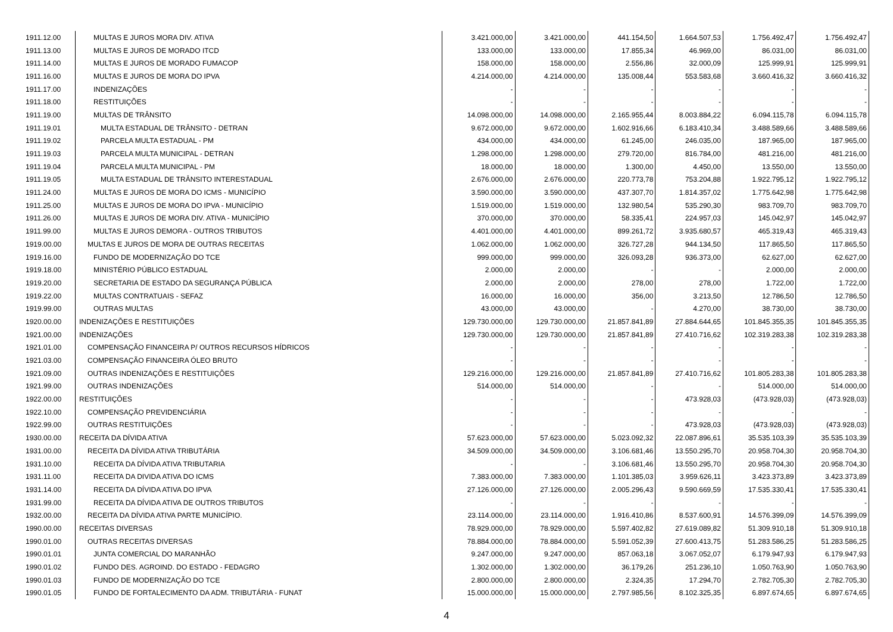| 1911.12.00 | MULTAS E JUROS MORA DIV. ATIVA | 3.421.000,00 | 3.421.000,00 | 441.154,50 | 1.664.507,53 | 1.756.492,47 | 1.756.492,47 |
| 1911.13.00 | MULTAS E JUROS DE MORADO ITCD | 133.000,00 | 133.000,00 | 17.855,34 | 46.969,00 | 86.031,00 | 86.031,00 |
| 1911.14.00 | MULTAS E JUROS DE MORADO FUMACOP | 158.000,00 | 158.000,00 | 2.556,86 | 32.000,09 | 125.999,91 | 125.999,91 |
| 1911.16.00 | MULTAS E JUROS DE MORA DO IPVA | 4.214.000,00 | 4.214.000,00 | 135.008,44 | 553.583,68 | 3.660.416,32 | 3.660.416,32 |
| 1911.17.00 | INDENIZAÇÕES | - | - | - | - | - | - |
| 1911.18.00 | RESTITUIÇÕES | - | - | - | - | - | - |
| 1911.19.00 | MULTAS DE TRÂNSITO | 14.098.000,00 | 14.098.000,00 | 2.165.955,44 | 8.003.884,22 | 6.094.115,78 | 6.094.115,78 |
| 1911.19.01 | MULTA ESTADUAL DE TRÂNSITO - DETRAN | 9.672.000,00 | 9.672.000,00 | 1.602.916,66 | 6.183.410,34 | 3.488.589,66 | 3.488.589,66 |
| 1911.19.02 | PARCELA MULTA ESTADUAL - PM | 434.000,00 | 434.000,00 | 61.245,00 | 246.035,00 | 187.965,00 | 187.965,00 |
| 1911.19.03 | PARCELA MULTA MUNICIPAL - DETRAN | 1.298.000,00 | 1.298.000,00 | 279.720,00 | 816.784,00 | 481.216,00 | 481.216,00 |
| 1911.19.04 | PARCELA MULTA MUNICIPAL - PM | 18.000,00 | 18.000,00 | 1.300,00 | 4.450,00 | 13.550,00 | 13.550,00 |
| 1911.19.05 | MULTA ESTADUAL DE TRÂNSITO INTERESTADUAL | 2.676.000,00 | 2.676.000,00 | 220.773,78 | 753.204,88 | 1.922.795,12 | 1.922.795,12 |
| 1911.24.00 | MULTAS E JUROS DE MORA DO ICMS - MUNICÍPIO | 3.590.000,00 | 3.590.000,00 | 437.307,70 | 1.814.357,02 | 1.775.642,98 | 1.775.642,98 |
| 1911.25.00 | MULTAS E JUROS DE MORA DO IPVA - MUNICÍPIO | 1.519.000,00 | 1.519.000,00 | 132.980,54 | 535.290,30 | 983.709,70 | 983.709,70 |
| 1911.26.00 | MULTAS E JUROS DE MORA DIV. ATIVA - MUNICÍPIO | 370.000,00 | 370.000,00 | 58.335,41 | 224.957,03 | 145.042,97 | 145.042,97 |
| 1911.99.00 | MULTAS E JUROS DEMORA - OUTROS TRIBUTOS | 4.401.000,00 | 4.401.000,00 | 899.261,72 | 3.935.680,57 | 465.319,43 | 465.319,43 |
| 1919.00.00 | MULTAS E JUROS DE MORA DE OUTRAS RECEITAS | 1.062.000,00 | 1.062.000,00 | 326.727,28 | 944.134,50 | 117.865,50 | 117.865,50 |
| 1919.16.00 | FUNDO DE MODERNIZAÇÃO DO TCE | 999.000,00 | 999.000,00 | 326.093,28 | 936.373,00 | 62.627,00 | 62.627,00 |
| 1919.18.00 | MINISTÉRIO PÚBLICO ESTADUAL | 2.000,00 | 2.000,00 | - | - | 2.000,00 | 2.000,00 |
| 1919.20.00 | SECRETARIA DE ESTADO DA SEGURANÇA PÚBLICA | 2.000,00 | 2.000,00 | 278,00 | 278,00 | 1.722,00 | 1.722,00 |
| 1919.22.00 | MULTAS CONTRATUAIS - SEFAZ | 16.000,00 | 16.000,00 | 356,00 | 3.213,50 | 12.786,50 | 12.786,50 |
| 1919.99.00 | OUTRAS MULTAS | 43.000,00 | 43.000,00 | - | 4.270,00 | 38.730,00 | 38.730,00 |
| 1920.00.00 | INDENIZAÇÕES E RESTITUIÇÕES | 129.730.000,00 | 129.730.000,00 | 21.857.841,89 | 27.884.644,65 | 101.845.355,35 | 101.845.355,35 |
| 1921.00.00 | INDENIZAÇÕES | 129.730.000,00 | 129.730.000,00 | 21.857.841,89 | 27.410.716,62 | 102.319.283,38 | 102.319.283,38 |
| 1921.01.00 | COMPENSAÇÃO FINANCEIRA P/ OUTROS RECURSOS HÍDRICOS | - | - | - | - | - | - |
| 1921.03.00 | COMPENSAÇÃO FINANCEIRA ÓLEO BRUTO | - | - | - | - | - | - |
| 1921.09.00 | OUTRAS INDENIZAÇÕES E RESTITUIÇÕES | 129.216.000,00 | 129.216.000,00 | 21.857.841,89 | 27.410.716,62 | 101.805.283,38 | 101.805.283,38 |
| 1921.99.00 | OUTRAS INDENIZAÇÕES | 514.000,00 | 514.000,00 | - | - | 514.000,00 | 514.000,00 |
| 1922.00.00 | RESTITUIÇÕES | - | - | - | 473.928,03 | (473.928,03) | (473.928,03) |
| 1922.10.00 | COMPENSAÇÃO PREVIDENCIÁRIA | - | - | - | - | - | - |
| 1922.99.00 | OUTRAS RESTITUIÇÕES | - | - | - | 473.928,03 | (473.928,03) | (473.928,03) |
| 1930.00.00 | RECEITA DA DÍVIDA ATIVA | 57.623.000,00 | 57.623.000,00 | 5.023.092,32 | 22.087.896,61 | 35.535.103,39 | 35.535.103,39 |
| 1931.00.00 | RECEITA DA DÍVIDA ATIVA TRIBUTÁRIA | 34.509.000,00 | 34.509.000,00 | 3.106.681,46 | 13.550.295,70 | 20.958.704,30 | 20.958.704,30 |
| 1931.10.00 | RECEITA DA DÍVIDA ATIVA TRIBUTARIA | - | - | 3.106.681,46 | 13.550.295,70 | 20.958.704,30 | 20.958.704,30 |
| 1931.11.00 | RECEITA DA DIVIDA ATIVA DO ICMS | 7.383.000,00 | 7.383.000,00 | 1.101.385,03 | 3.959.626,11 | 3.423.373,89 | 3.423.373,89 |
| 1931.14.00 | RECEITA DA DÍVIDA ATIVA DO IPVA | 27.126.000,00 | 27.126.000,00 | 2.005.296,43 | 9.590.669,59 | 17.535.330,41 | 17.535.330,41 |
| 1931.99.00 | RECEITA DA DÍVIDA ATIVA DE OUTROS TRIBUTOS | - | - | - | - | - | - |
| 1932.00.00 | RECEITA DA DÍVIDA ATIVA PARTE MUNICÍPIO. | 23.114.000,00 | 23.114.000,00 | 1.916.410,86 | 8.537.600,91 | 14.576.399,09 | 14.576.399,09 |
| 1990.00.00 | RECEITAS DIVERSAS | 78.929.000,00 | 78.929.000,00 | 5.597.402,82 | 27.619.089,82 | 51.309.910,18 | 51.309.910,18 |
| 1990.01.00 | OUTRAS RECEITAS DIVERSAS | 78.884.000,00 | 78.884.000,00 | 5.591.052,39 | 27.600.413,75 | 51.283.586,25 | 51.283.586,25 |
| 1990.01.01 | JUNTA COMERCIAL DO MARANHÃO | 9.247.000,00 | 9.247.000,00 | 857.063,18 | 3.067.052,07 | 6.179.947,93 | 6.179.947,93 |
| 1990.01.02 | FUNDO DES. AGROIND. DO ESTADO - FEDAGRO | 1.302.000,00 | 1.302.000,00 | 36.179,26 | 251.236,10 | 1.050.763,90 | 1.050.763,90 |
| 1990.01.03 | FUNDO DE MODERNIZAÇÃO DO TCE | 2.800.000,00 | 2.800.000,00 | 2.324,35 | 17.294,70 | 2.782.705,30 | 2.782.705,30 |
| 1990.01.05 | FUNDO DE FORTALECIMENTO DA ADM. TRIBUTÁRIA - FUNAT | 15.000.000,00 | 15.000.000,00 | 2.797.985,56 | 8.102.325,35 | 6.897.674,65 | 6.897.674,65 |
4